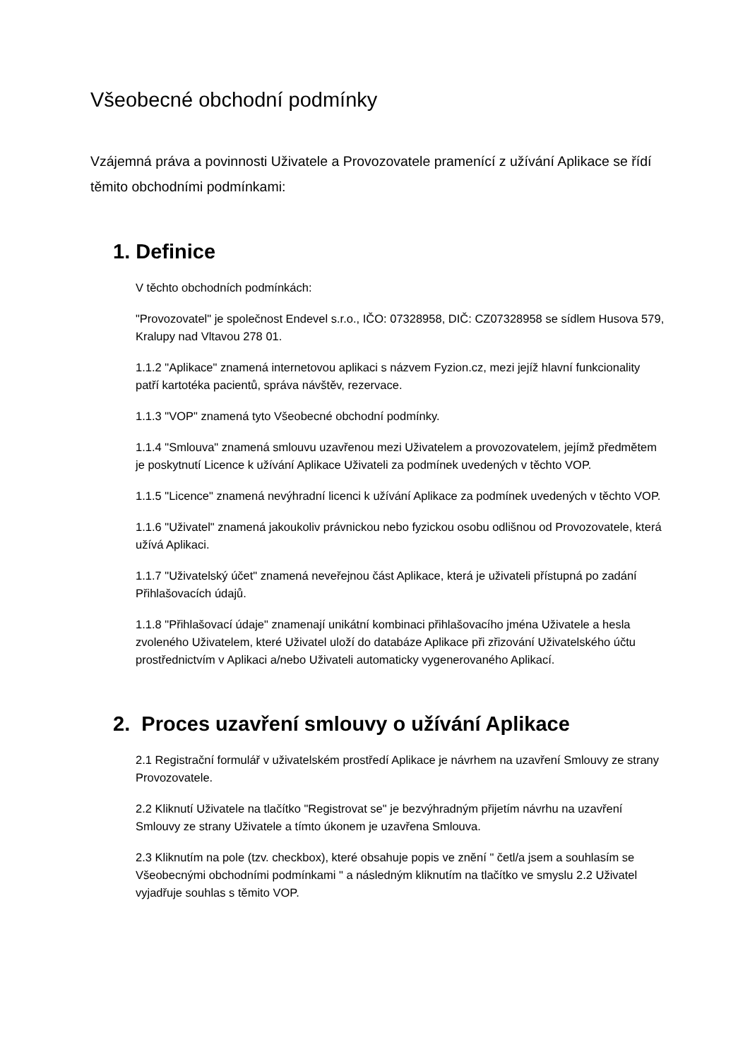Všeobecné obchodní podmínky
Vzájemná práva a povinnosti Uživatele a Provozovatele pramenící z užívání Aplikace se řídí těmito obchodními podmínkami:
1. Definice
V těchto obchodních podmínkách:
"Provozovatel" je společnost Endevel s.r.o., IČO: 07328958, DIČ: CZ07328958 se sídlem Husova 579, Kralupy nad Vltavou 278 01.
1.1.2 "Aplikace" znamená internetovou aplikaci s názvem Fyzion.cz, mezi jejíž hlavní funkcionality patří kartotéka pacientů, správa návštěv, rezervace.
1.1.3 "VOP" znamená tyto Všeobecné obchodní podmínky.
1.1.4 "Smlouva" znamená smlouvu uzavřenou mezi Uživatelem a provozovatelem, jejímž předmětem je poskytnutí Licence k užívání Aplikace Uživateli za podmínek uvedených v těchto VOP.
1.1.5 "Licence" znamená nevýhradní licenci k užívání Aplikace za podmínek uvedených v těchto VOP.
1.1.6 "Uživatel" znamená jakoukoliv právnickou nebo fyzickou osobu odlišnou od Provozovatele, která užívá Aplikaci.
1.1.7 "Uživatelský účet" znamená neveřejnou část Aplikace, která je uživateli přístupná po zadání Přihlašovacích údajů.
1.1.8 "Přihlašovací údaje" znamenají unikátní kombinaci přihlašovacího jména Uživatele a hesla zvoleného Uživatelem, které Uživatel uloží do databáze Aplikace při zřizování Uživatelského účtu prostřednictvím v Aplikaci a/nebo Uživateli automaticky vygenerovaného Aplikací.
2. Proces uzavření smlouvy o užívání Aplikace
2.1 Registrační formulář v uživatelském prostředí Aplikace je návrhem na uzavření Smlouvy ze strany Provozovatele.
2.2 Kliknutí Uživatele na tlačítko "Registrovat se" je bezvýhradným přijetím návrhu na uzavření Smlouvy ze strany Uživatele a tímto úkonem je uzavřena Smlouva.
2.3 Kliknutím na pole (tzv. checkbox), které obsahuje popis ve znění " četl/a jsem a souhlasím se Všeobecnými obchodními podmínkami " a následným kliknutím na tlačítko ve smyslu 2.2 Uživatel vyjadřuje souhlas s těmito VOP.